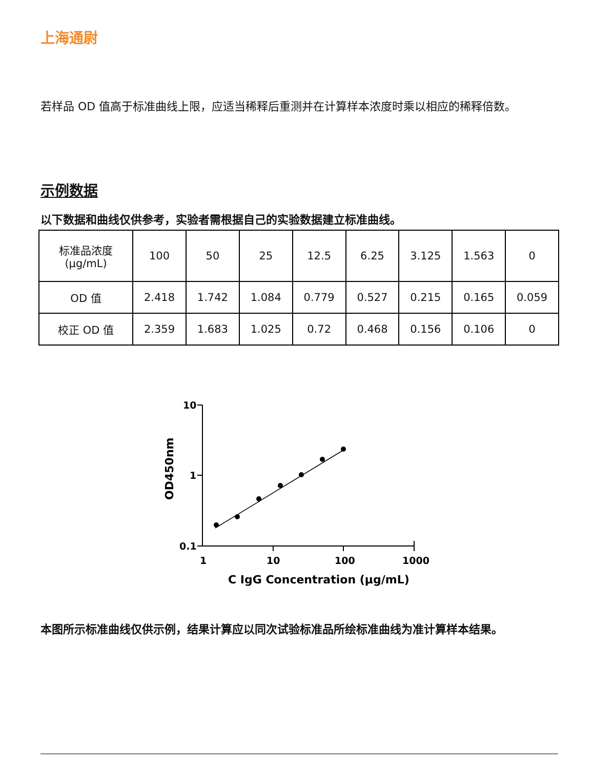上海通尉
若样品 OD 值高于标准曲线上限，应适当稀释后重测并在计算样本浓度时乘以相应的稀释倍数。
示例数据
以下数据和曲线仅供参考，实验者需根据自己的实验数据建立标准曲线。
| 标准品浓度 (μg/mL) | 100 | 50 | 25 | 12.5 | 6.25 | 3.125 | 1.563 | 0 |
| OD 值 | 2.418 | 1.742 | 1.084 | 0.779 | 0.527 | 0.215 | 0.165 | 0.059 |
| 校正 OD 值 | 2.359 | 1.683 | 1.025 | 0.72 | 0.468 | 0.156 | 0.106 | 0 |
10
1
0.1
1
10
100
1000
C IgG Concentration (μg/mL)
OD450nm
本图所示标准曲线仅供示例，结果计算应以同次试验标准品所绘标准曲线为准计算样本结果。